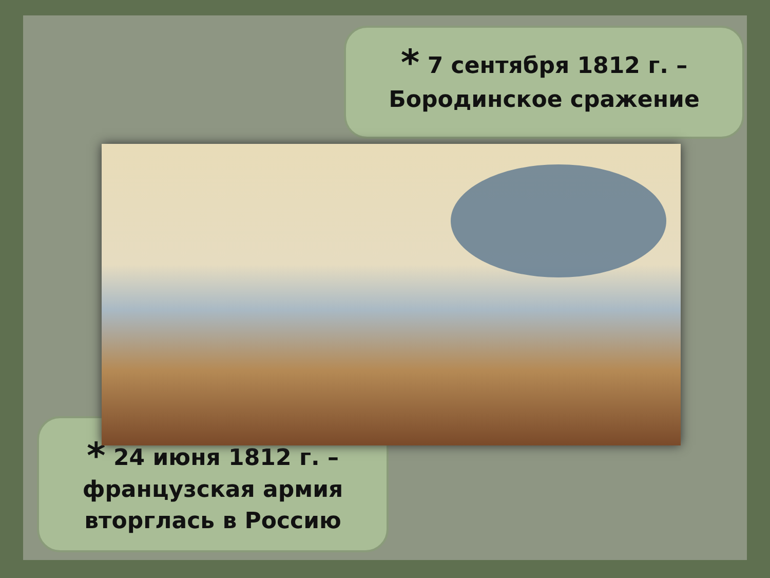* 7 сентября 1812 г. –
Бородинское сражение
* 24 июня 1812 г. –
французская армия
вторглась в Россию